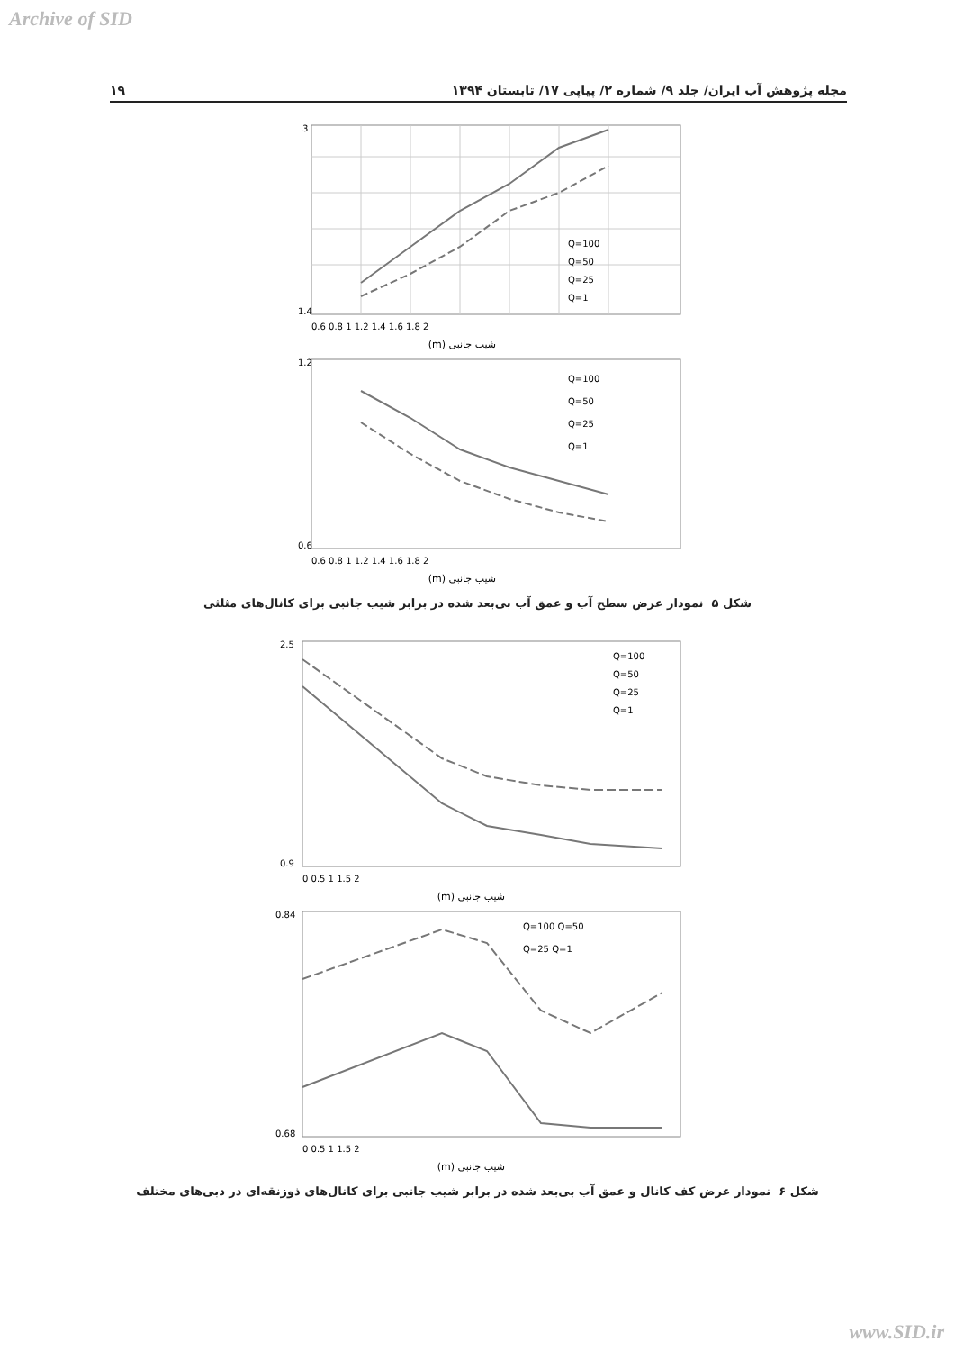Archive of SID
۱۹ مجله پژوهش آب ایران/ جلد ۹/ شماره ۲/ پیاپی ۱۷/ تابستان ۱۳۹۴
3
1.4
Q=100
Q=50
Q=25
Q=1
0.6 0.8 1 1.2 1.4 1.6 1.8 2
شیب جانبی (m)
1.2
0.6
Q=100
Q=50
Q=25
Q=1
0.6 0.8 1 1.2 1.4 1.6 1.8 2
شیب جانبی (m)
شکل ۵ نمودار عرض سطح آب و عمق آب بی‌بعد شده در برابر شیب جانبی برای کانال‌های مثلثی
2.5
0.9
Q=100
Q=50
Q=25
Q=1
0 0.5 1 1.5 2
شیب جانبی (m)
0.84
0.68
Q=100 Q=50
Q=25 Q=1
0 0.5 1 1.5 2
شیب جانبی (m)
شکل ۶ نمودار عرض کف کانال و عمق آب بی‌بعد شده در برابر شیب جانبی برای کانال‌های ذوزنقه‌ای در دبی‌های مختلف
www.SID.ir